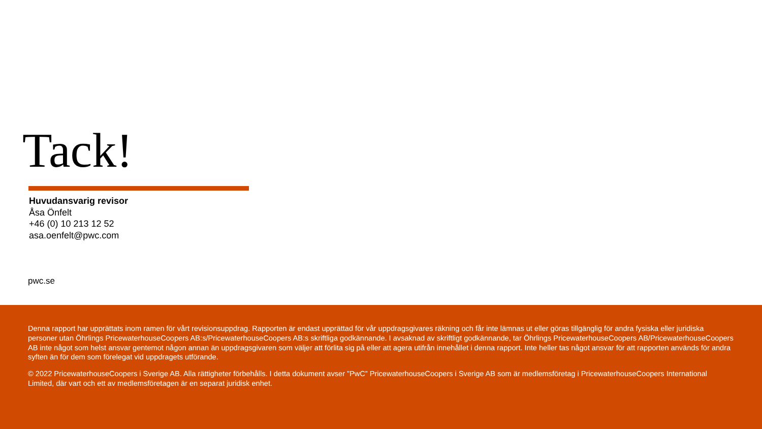Tack!
Huvudansvarig revisor
Åsa Önfelt
+46 (0) 10 213 12 52
asa.oenfelt@pwc.com
pwc.se
Denna rapport har upprättats inom ramen för vårt revisionsuppdrag. Rapporten är endast upprättad för vår uppdragsgivares räkning och får inte lämnas ut eller göras tillgänglig för andra fysiska eller juridiska personer utan Öhrlings PricewaterhouseCoopers AB:s/PricewaterhouseCoopers AB:s skriftliga godkännande. I avsaknad av skriftligt godkännande, tar Öhrlings PricewaterhouseCoopers AB/PricewaterhouseCoopers AB inte något som helst ansvar gentemot någon annan än uppdragsgivaren som väljer att förlita sig på eller att agera utifrån innehållet i denna rapport. Inte heller tas något ansvar för att rapporten används för andra syften än för dem som förelegat vid uppdragets utförande.
© 2022 PricewaterhouseCoopers i Sverige AB. Alla rättigheter förbehålls. I detta dokument avser ”PwC” PricewaterhouseCoopers i Sverige AB som är medlemsföretag i PricewaterhouseCoopers International Limited, där vart och ett av medlemsföretagen är en separat juridisk enhet.